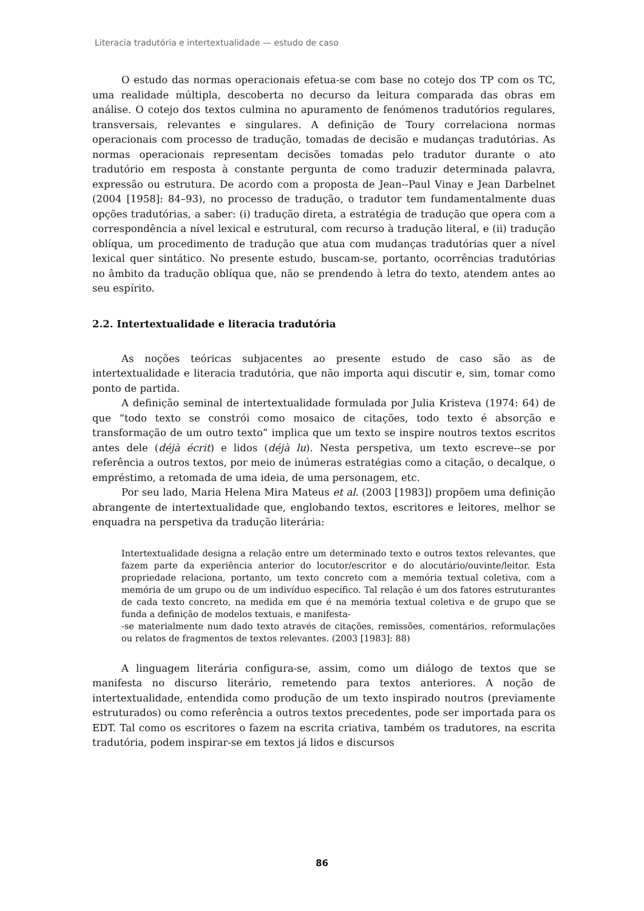Literacia tradutória e intertextualidade — estudo de caso
O estudo das normas operacionais efetua-se com base no cotejo dos TP com os TC, uma realidade múltipla, descoberta no decurso da leitura comparada das obras em análise. O cotejo dos textos culmina no apuramento de fenómenos tradutórios regulares, transversais, relevantes e singulares. A definição de Toury correlaciona normas operacionais com processo de tradução, tomadas de decisão e mudanças tradutórias. As normas operacionais representam decisões tomadas pelo tradutor durante o ato tradutório em resposta à constante pergunta de como traduzir determinada palavra, expressão ou estrutura. De acordo com a proposta de Jean--Paul Vinay e Jean Darbelnet (2004 [1958]: 84–93), no processo de tradução, o tradutor tem fundamentalmente duas opções tradutórias, a saber: (i) tradução direta, a estratégia de tradução que opera com a correspondência a nível lexical e estrutural, com recurso à tradução literal, e (ii) tradução oblíqua, um procedimento de tradução que atua com mudanças tradutórias quer a nível lexical quer sintático. No presente estudo, buscam-se, portanto, ocorrências tradutórias no âmbito da tradução oblíqua que, não se prendendo à letra do texto, atendem antes ao seu espírito.
2.2. Intertextualidade e literacia tradutória
As noções teóricas subjacentes ao presente estudo de caso são as de intertextualidade e literacia tradutória, que não importa aqui discutir e, sim, tomar como ponto de partida.
A definição seminal de intertextualidade formulada por Julia Kristeva (1974: 64) de que “todo texto se constrói como mosaico de citações, todo texto é absorção e transformação de um outro texto” implica que um texto se inspire noutros textos escritos antes dele (déjà écrit) e lidos (déjà lu). Nesta perspetiva, um texto escreve--se por referência a outros textos, por meio de inúmeras estratégias como a citação, o decalque, o empréstimo, a retomada de uma ideia, de uma personagem, etc.
Por seu lado, Maria Helena Mira Mateus et al. (2003 [1983]) propõem uma definição abrangente de intertextualidade que, englobando textos, escritores e leitores, melhor se enquadra na perspetiva da tradução literária:
Intertextualidade designa a relação entre um determinado texto e outros textos relevantes, que fazem parte da experiência anterior do locutor/escritor e do alocutário/ouvinte/leitor. Esta propriedade relaciona, portanto, um texto concreto com a memória textual coletiva, com a memória de um grupo ou de um indivíduo específico. Tal relação é um dos fatores estruturantes de cada texto concreto, na medida em que é na memória textual coletiva e de grupo que se funda a definição de modelos textuais, e manifesta-
-se materialmente num dado texto através de citações, remissões, comentários, reformulações ou relatos de fragmentos de textos relevantes. (2003 [1983]: 88)
A linguagem literária configura-se, assim, como um diálogo de textos que se manifesta no discurso literário, remetendo para textos anteriores. A noção de intertextualidade, entendida como produção de um texto inspirado noutros (previamente estruturados) ou como referência a outros textos precedentes, pode ser importada para os EDT. Tal como os escritores o fazem na escrita criativa, também os tradutores, na escrita tradutória, podem inspirar-se em textos já lidos e discursos
86